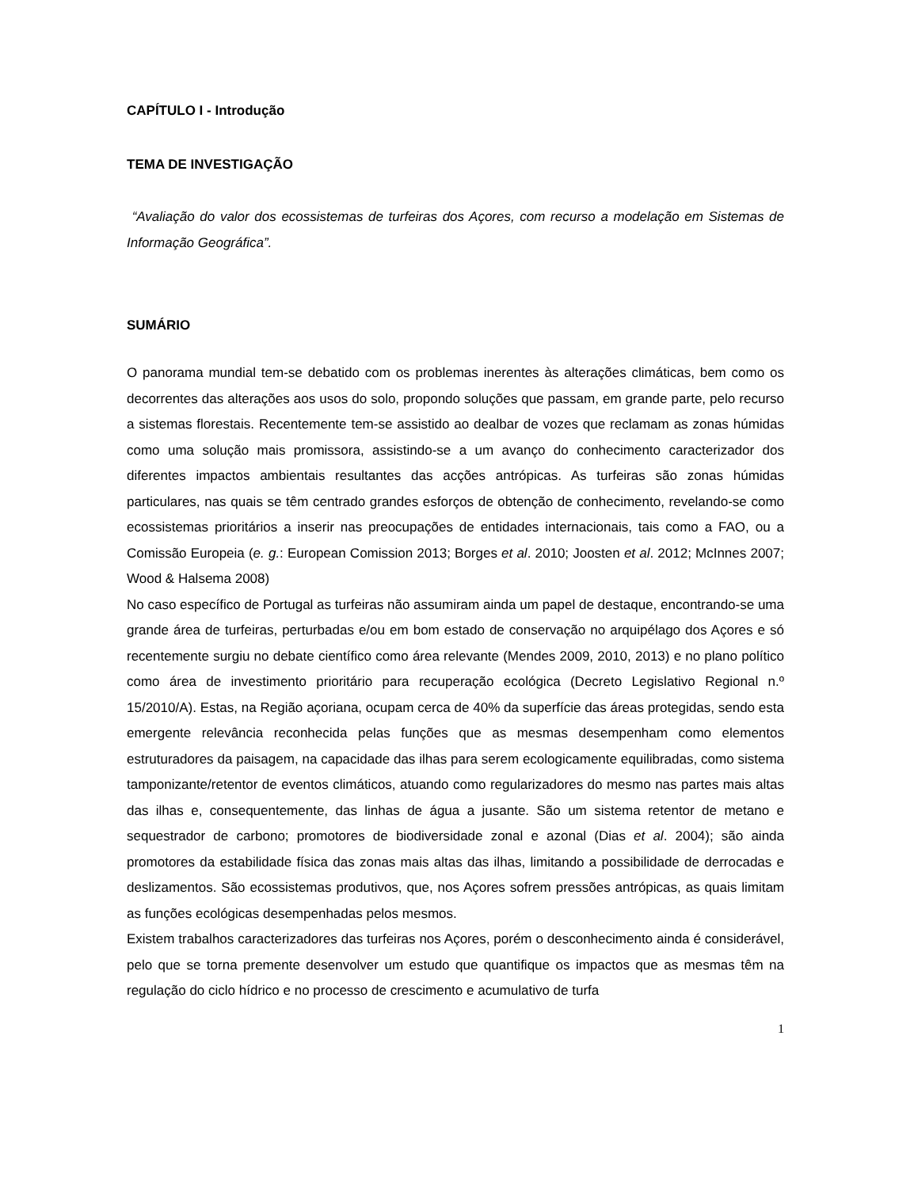CAPÍTULO I - Introdução
TEMA DE INVESTIGAÇÃO
“Avaliação do valor dos ecossistemas de turfeiras dos Açores, com recurso a modelação em Sistemas de Informação Geográfica”.
SUMÁRIO
O panorama mundial tem-se debatido com os problemas inerentes às alterações climáticas, bem como os decorrentes das alterações aos usos do solo, propondo soluções que passam, em grande parte, pelo recurso a sistemas florestais. Recentemente tem-se assistido ao dealbar de vozes que reclamam as zonas húmidas como uma solução mais promissora, assistindo-se a um avanço do conhecimento caracterizador dos diferentes impactos ambientais resultantes das acções antrópicas. As turfeiras são zonas húmidas particulares, nas quais se têm centrado grandes esforços de obtenção de conhecimento, revelando-se como ecossistemas prioritários a inserir nas preocupações de entidades internacionais, tais como a FAO, ou a Comissão Europeia (e. g.: European Comission 2013; Borges et al. 2010; Joosten et al. 2012; McInnes 2007; Wood & Halsema 2008)
No caso específico de Portugal as turfeiras não assumiram ainda um papel de destaque, encontrando-se uma grande área de turfeiras, perturbadas e/ou em bom estado de conservação no arquipélago dos Açores e só recentemente surgiu no debate científico como área relevante (Mendes 2009, 2010, 2013) e no plano político como área de investimento prioritário para recuperação ecológica (Decreto Legislativo Regional n.º 15/2010/A). Estas, na Região açoriana, ocupam cerca de 40% da superfície das áreas protegidas, sendo esta emergente relevância reconhecida pelas funções que as mesmas desempenham como elementos estruturadores da paisagem, na capacidade das ilhas para serem ecologicamente equilibradas, como sistema tamponizante/retentor de eventos climáticos, atuando como regularizadores do mesmo nas partes mais altas das ilhas e, consequentemente, das linhas de água a jusante. São um sistema retentor de metano e sequestrador de carbono; promotores de biodiversidade zonal e azonal (Dias et al. 2004); são ainda promotores da estabilidade física das zonas mais altas das ilhas, limitando a possibilidade de derrocadas e deslizamentos. São ecossistemas produtivos, que, nos Açores sofrem pressões antrópicas, as quais limitam as funções ecológicas desempenhadas pelos mesmos.
Existem trabalhos caracterizadores das turfeiras nos Açores, porém o desconhecimento ainda é considerável, pelo que se torna premente desenvolver um estudo que quantifique os impactos que as mesmas têm na regulação do ciclo hídrico e no processo de crescimento e acumulativo de turfa
1